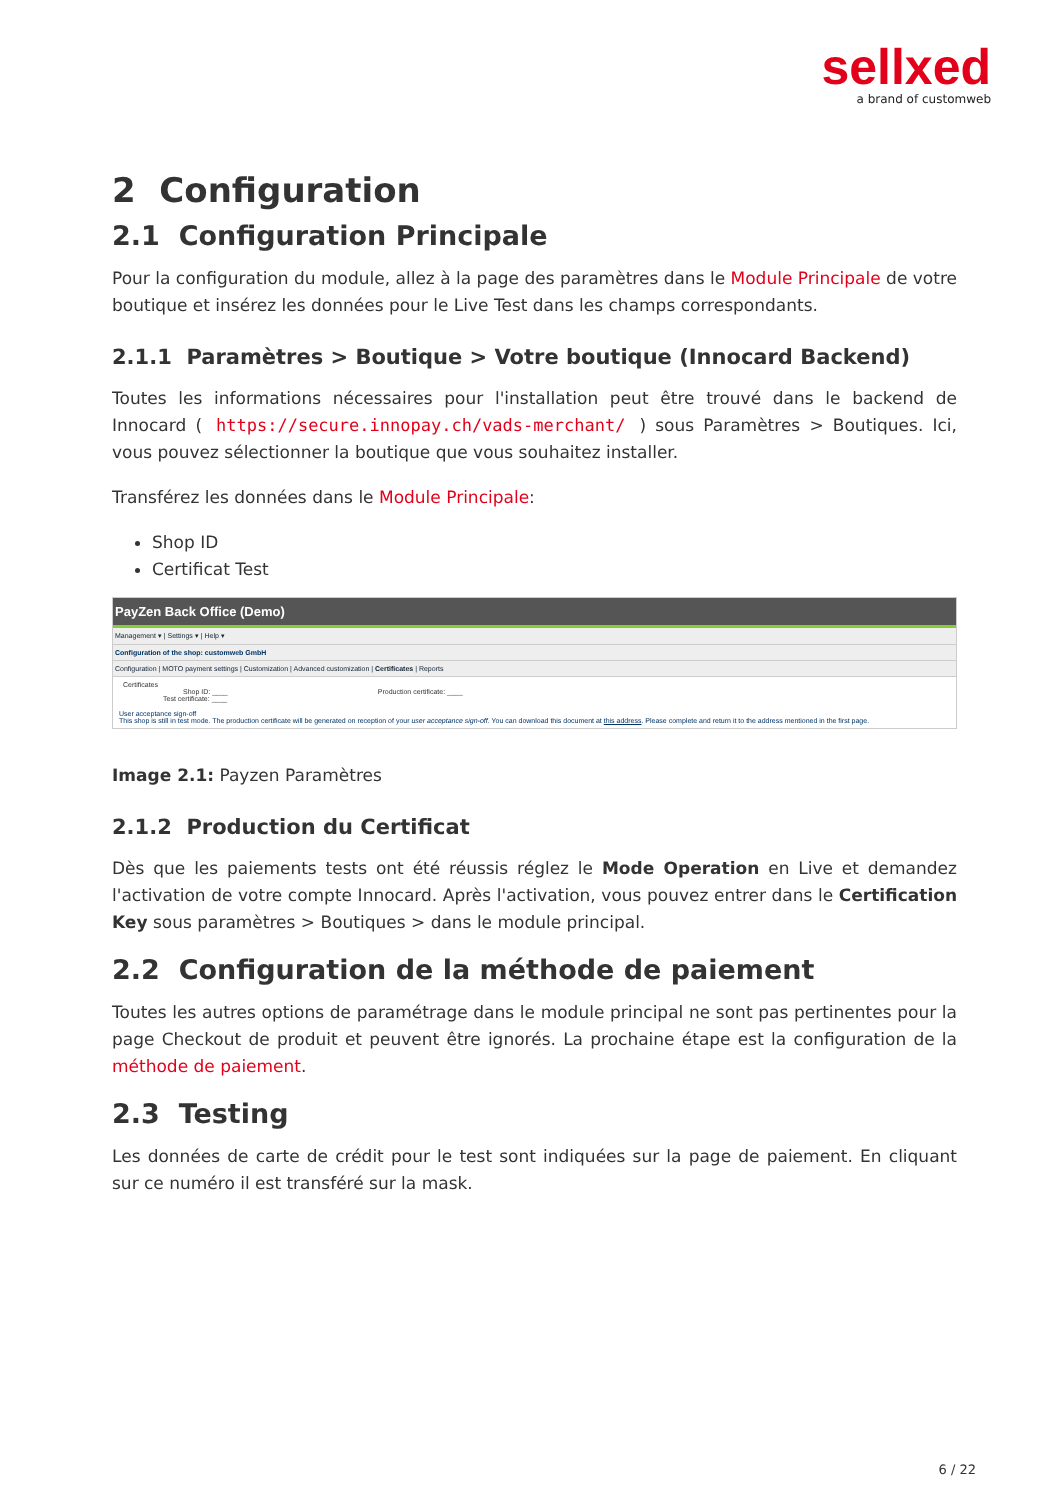sellxed
a brand of customweb
2 Configuration
2.1 Configuration Principale
Pour la configuration du module, allez à la page des paramètres dans le Module Principale de votre boutique et insérez les données pour le Live Test dans les champs correspondants.
2.1.1 Paramètres > Boutique > Votre boutique (Innocard Backend)
Toutes les informations nécessaires pour l'installation peut être trouvé dans le backend de Innocard ( https://secure.innopay.ch/vads-merchant/ ) sous Paramètres > Boutiques. Ici, vous pouvez sélectionner la boutique que vous souhaitez installer.
Transférez les données dans le Module Principale:
Shop ID
Certificat Test
PayZen Back Office (Demo)
Management ▾ | Settings ▾ | Help ▾
Configuration of the shop: customweb GmbH
Configuration | MOTO payment settings | Customization | Advanced customization | Certificates | Reports
Certificates
Shop ID: ____ Production certificate: ____
Test certificate: ____
User acceptance sign-off
This shop is still in test mode. The production certificate will be generated on reception of your user acceptance sign-off. You can download this document at this address. Please complete and return it to the address mentioned in the first page.
Image 2.1: Payzen Paramètres
2.1.2 Production du Certificat
Dès que les paiements tests ont été réussis réglez le Mode Operation en Live et demandez l'activation de votre compte Innocard. Après l'activation, vous pouvez entrer dans le Certification Key sous paramètres > Boutiques > dans le module principal.
2.2 Configuration de la méthode de paiement
Toutes les autres options de paramétrage dans le module principal ne sont pas pertinentes pour la page Checkout de produit et peuvent être ignorés. La prochaine étape est la configuration de la méthode de paiement.
2.3 Testing
Les données de carte de crédit pour le test sont indiquées sur la page de paiement. En cliquant sur ce numéro il est transféré sur la mask.
6 / 22